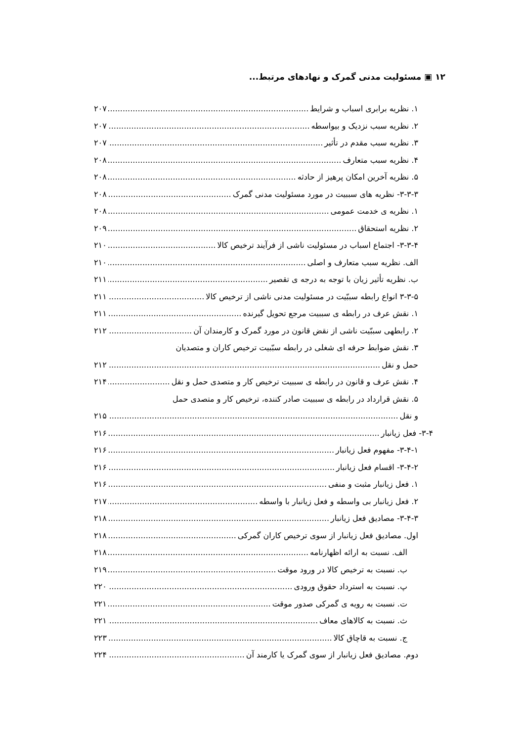۱۲ ▣ مسئولیت مدنی گمرک و نهادهای مرتبط...
۱. نظریه برابری اسباب و شرایط ۲۰۷
۲. نظریه سبب نزدیک و بیواسطه ۲۰۷
۳. نظریه سبب مقدم در تأثیر ۲۰۷
۴. نظریه سبب متعارف ۲۰۸
۵. نظریه آخرین امکان پرهیز از حادثه ۲۰۸
۳-۳-۳- نظریه های سببیت در مورد مسئولیت مدنی گمرک ۲۰۸
۱. نظریه ی خدمت عمومی ۲۰۸
۲. نظریه استحقاق ۲۰۹
۳-۳-۴- اجتماع اسباب در مسئولیت ناشی از فرآیند ترخیص کالا ۲۱۰
الف. نظریه سبب متعارف و اصلی ۲۱۰
ب. نظریه تأثیر زیان با توجه به درجه ی تقصیر ۲۱۱
۳-۳-۵ انواع رابطه سببّیت در مسئولیت مدنی ناشی از ترخیص کالا ۲۱۱
۱. نقش عرف در رابطه ی سببیت مرجع تحویل گیرنده ۲۱۱
۲. رابطهی سببّیت ناشی از نقض قانون در مورد گمرک و کارمندان آن ۲۱۲
۳. نقش ضوابط حرفه ای شغلی در رابطه سبّبیت ترخیص کاران و متصدیان
حمل و نقل ۲۱۲
۴. نقش عرف و قانون در رابطه ی سببیت ترخیص کار و متصدی حمل و نقل ۲۱۴
۵. نقش قرارداد در رابطه ی سببیت صادر کننده، ترخیص کار و متصدی حمل
و نقل ۲۱۵
۳-۴- فعل زیانبار ۲۱۶
۳-۴-۱- مفهوم فعل زیانبار ۲۱۶
۳-۴-۲- اقسام فعل زیانبار ۲۱۶
۱. فعل زیانبار مثبت و منفی ۲۱۶
۲. فعل زیانبار بی واسطه و فعل زیانبار با واسطه ۲۱۷
۳-۴-۳- مصادیق فعل زیانبار ۲۱۸
اول. مصادیق فعل زیانبار از سوی ترخیص کاران گمرکی ۲۱۸
الف. نسبت به ارائه اظهارنامه ۲۱۸
ب. نسبت به ترخیص کالا در ورود موقت ۲۱۹
پ. نسبت به استرداد حقوق ورودی ۲۲۰
ت. نسبت به رویه ی گمرکی صدور موقت ۲۲۱
ث. نسبت به کالاهای معاف ۲۲۱
ج. نسبت به قاچاق کالا ۲۲۳
دوم. مصادیق فعل زیانبار از سوی گمرک یا کارمند آن ۲۲۴